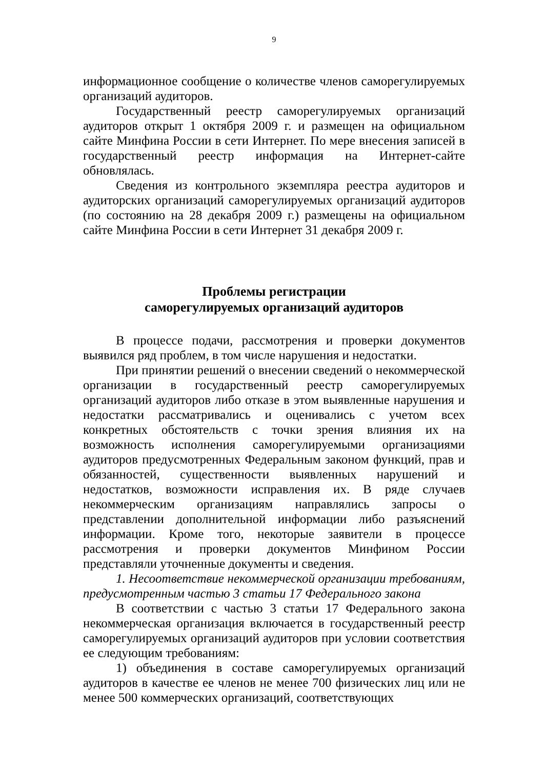9
информационное сообщение о количестве членов саморегулируемых организаций аудиторов.
Государственный реестр саморегулируемых организаций аудиторов открыт 1 октября 2009 г. и размещен на официальном сайте Минфина России в сети Интернет. По мере внесения записей в государственный реестр информация на Интернет-сайте обновлялась.
Сведения из контрольного экземпляра реестра аудиторов и аудиторских организаций саморегулируемых организаций аудиторов (по состоянию на 28 декабря 2009 г.) размещены на официальном сайте Минфина России в сети Интернет 31 декабря 2009 г.
Проблемы регистрации
саморегулируемых организаций аудиторов
В процессе подачи, рассмотрения и проверки документов выявился ряд проблем, в том числе нарушения и недостатки.
При принятии решений о внесении сведений о некоммерческой организации в государственный реестр саморегулируемых организаций аудиторов либо отказе в этом выявленные нарушения и недостатки рассматривались и оценивались с учетом всех конкретных обстоятельств с точки зрения влияния их на возможность исполнения саморегулируемыми организациями аудиторов предусмотренных Федеральным законом функций, прав и обязанностей, существенности выявленных нарушений и недостатков, возможности исправления их. В ряде случаев некоммерческим организациям направлялись запросы о представлении дополнительной информации либо разъяснений информации. Кроме того, некоторые заявители в процессе рассмотрения и проверки документов Минфином России представляли уточненные документы и сведения.
1. Несоответствие некоммерческой организации требованиям, предусмотренным частью 3 статьи 17 Федерального закона
В соответствии с частью 3 статьи 17 Федерального закона некоммерческая организация включается в государственный реестр саморегулируемых организаций аудиторов при условии соответствия ее следующим требованиям:
1) объединения в составе саморегулируемых организаций аудиторов в качестве ее членов не менее 700 физических лиц или не менее 500 коммерческих организаций, соответствующих